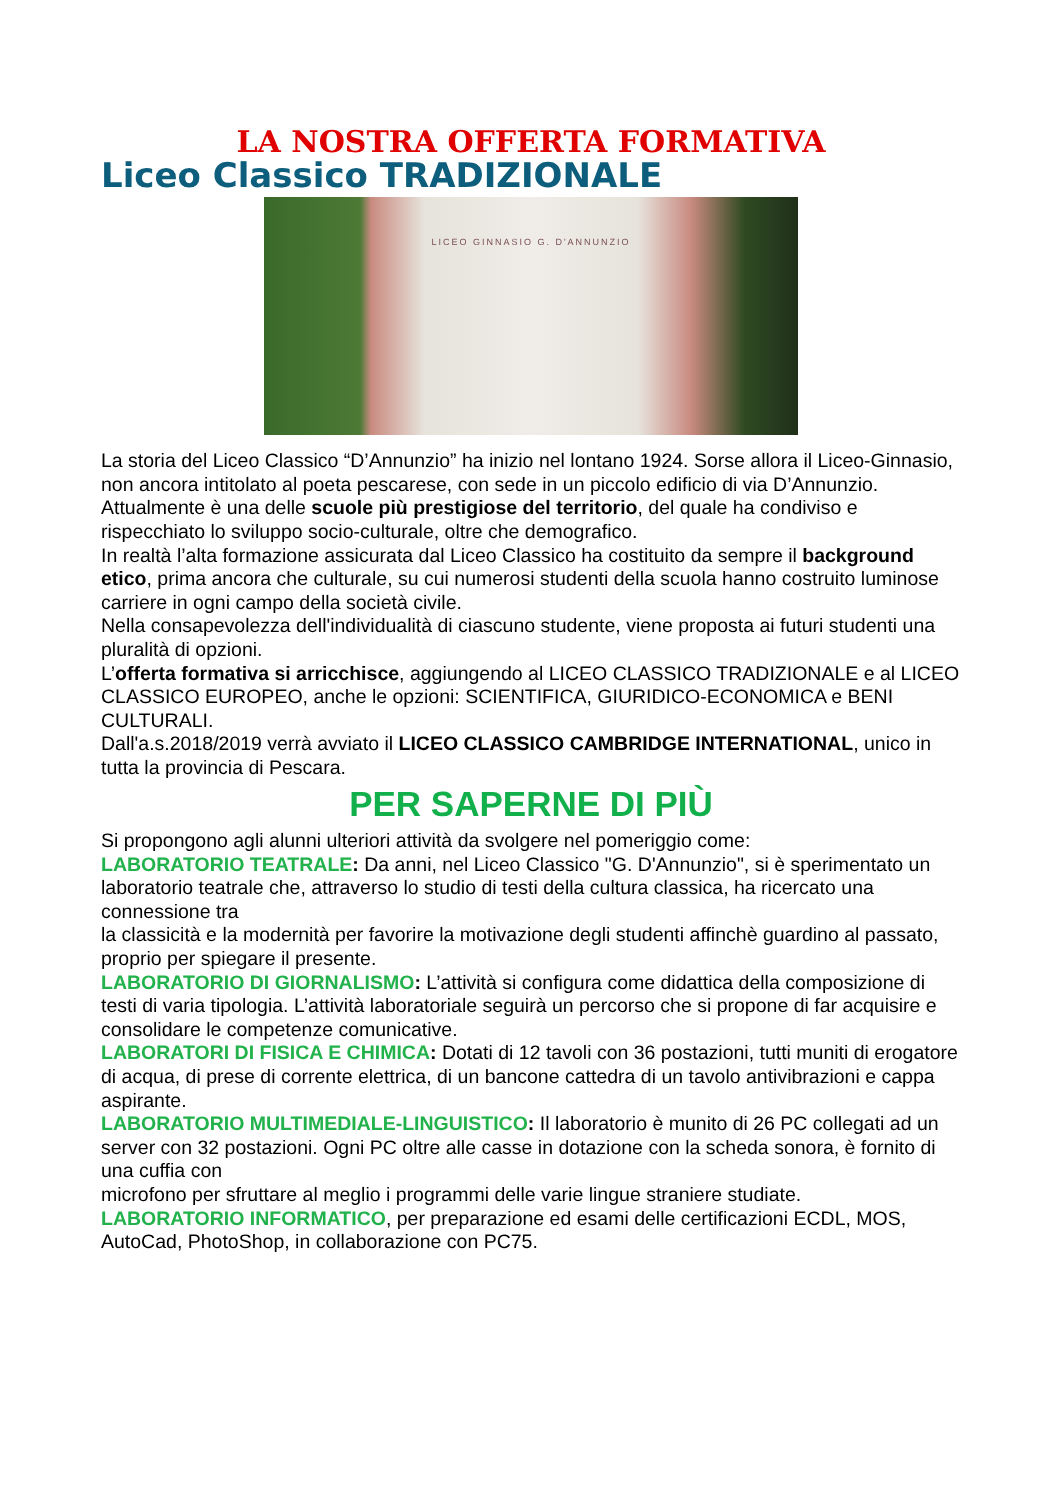LA NOSTRA OFFERTA FORMATIVA
Liceo Classico TRADIZIONALE
LICEO GINNASIO G. D'ANNUNZIO
La storia del Liceo Classico “D’Annunzio” ha inizio nel lontano 1924. Sorse allora il Liceo-Ginnasio, non ancora intitolato al poeta pescarese, con sede in un piccolo edificio di via D’Annunzio.
Attualmente è una delle scuole più prestigiose del territorio, del quale ha condiviso e rispecchiato lo sviluppo socio-culturale, oltre che demografico.
In realtà l’alta formazione assicurata dal Liceo Classico ha costituito da sempre il background etico, prima ancora che culturale, su cui numerosi studenti della scuola hanno costruito luminose carriere in ogni campo della società civile.
Nella consapevolezza dell'individualità di ciascuno studente, viene proposta ai futuri studenti una pluralità di opzioni.
L’offerta formativa si arricchisce, aggiungendo al LICEO CLASSICO TRADIZIONALE e al LICEO CLASSICO EUROPEO, anche le opzioni: SCIENTIFICA, GIURIDICO-ECONOMICA e BENI CULTURALI.
Dall'a.s.2018/2019 verrà avviato il LICEO CLASSICO CAMBRIDGE INTERNATIONAL, unico in tutta la provincia di Pescara.
PER SAPERNE DI PIÙ
Si propongono agli alunni ulteriori attività da svolgere nel pomeriggio come:
LABORATORIO TEATRALE: Da anni, nel Liceo Classico "G. D'Annunzio", si è sperimentato un laboratorio teatrale che, attraverso lo studio di testi della cultura classica, ha ricercato una connessione tra
la classicità e la modernità per favorire la motivazione degli studenti affinchè guardino al passato, proprio per spiegare il presente.
LABORATORIO DI GIORNALISMO: L’attività si configura come didattica della composizione di testi di varia tipologia. L’attività laboratoriale seguirà un percorso che si propone di far acquisire e
consolidare le competenze comunicative.
LABORATORI DI FISICA E CHIMICA: Dotati di 12 tavoli con 36 postazioni, tutti muniti di erogatore di acqua, di prese di corrente elettrica, di un bancone cattedra di un tavolo antivibrazioni e cappa
aspirante.
LABORATORIO MULTIMEDIALE-LINGUISTICO: Il laboratorio è munito di 26 PC collegati ad un server con 32 postazioni. Ogni PC oltre alle casse in dotazione con la scheda sonora, è fornito di una cuffia con
microfono per sfruttare al meglio i programmi delle varie lingue straniere studiate.
LABORATORIO INFORMATICO, per preparazione ed esami delle certificazioni ECDL, MOS, AutoCad, PhotoShop, in collaborazione con PC75.